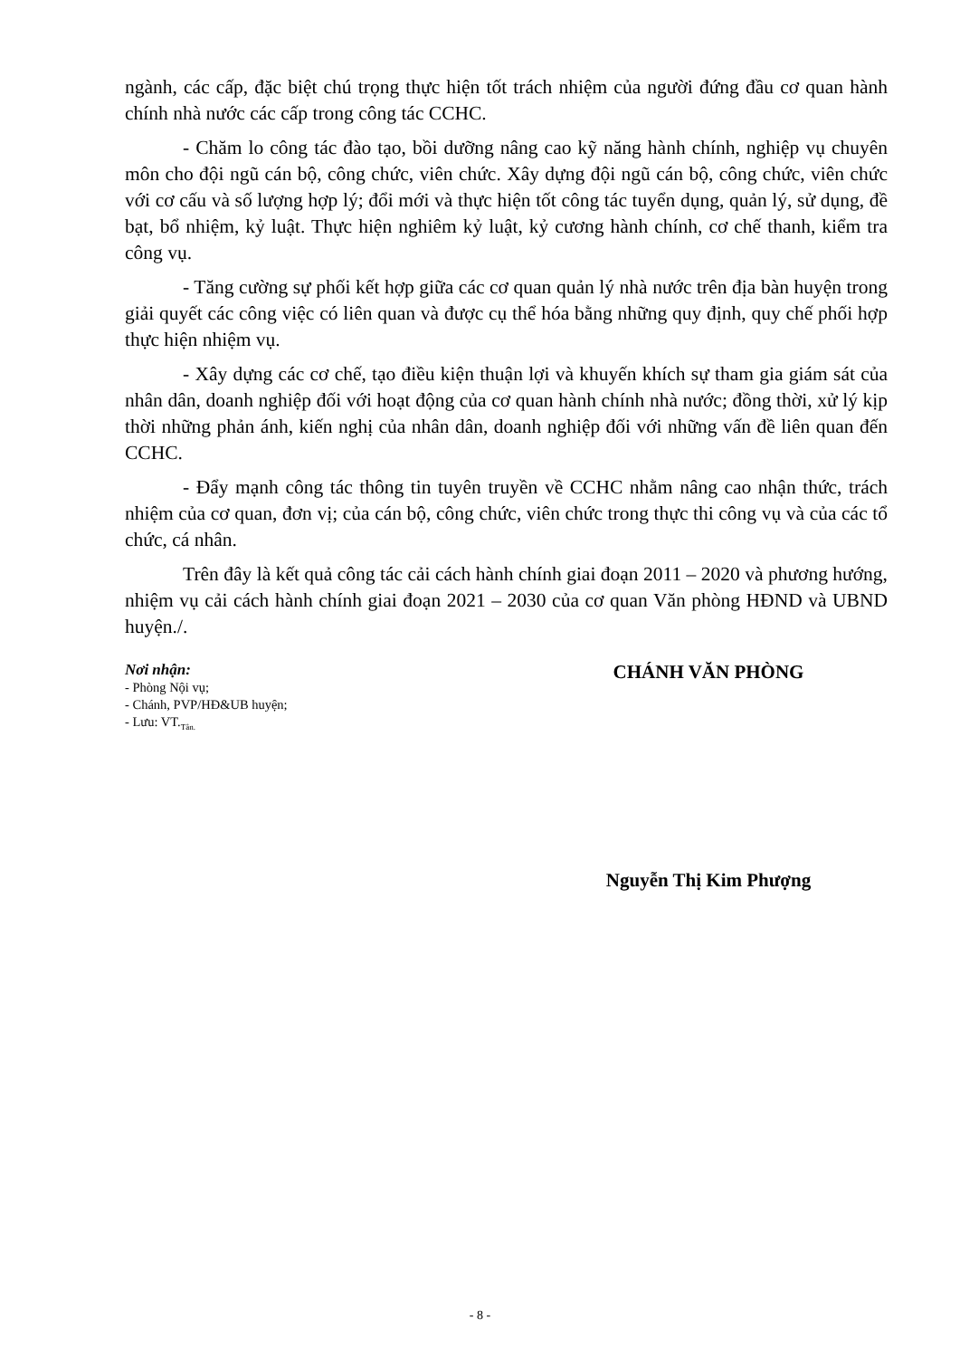ngành, các cấp, đặc biệt chú trọng thực hiện tốt trách nhiệm của người đứng đầu cơ quan hành chính nhà nước các cấp trong công tác CCHC.
- Chăm lo công tác đào tạo, bồi dưỡng nâng cao kỹ năng hành chính, nghiệp vụ chuyên môn cho đội ngũ cán bộ, công chức, viên chức. Xây dựng đội ngũ cán bộ, công chức, viên chức với cơ cấu và số lượng hợp lý; đổi mới và thực hiện tốt công tác tuyển dụng, quản lý, sử dụng, đề bạt, bổ nhiệm, kỷ luật. Thực hiện nghiêm kỷ luật, kỷ cương hành chính, cơ chế thanh, kiểm tra công vụ.
- Tăng cường sự phối kết hợp giữa các cơ quan quản lý nhà nước trên địa bàn huyện trong giải quyết các công việc có liên quan và được cụ thể hóa bằng những quy định, quy chế phối hợp thực hiện nhiệm vụ.
- Xây dựng các cơ chế, tạo điều kiện thuận lợi và khuyến khích sự tham gia giám sát của nhân dân, doanh nghiệp đối với hoạt động của cơ quan hành chính nhà nước; đồng thời, xử lý kịp thời những phản ánh, kiến nghị của nhân dân, doanh nghiệp đối với những vấn đề liên quan đến CCHC.
- Đẩy mạnh công tác thông tin tuyên truyền về CCHC nhằm nâng cao nhận thức, trách nhiệm của cơ quan, đơn vị; của cán bộ, công chức, viên chức trong thực thi công vụ và của các tổ chức, cá nhân.
Trên đây là kết quả công tác cải cách hành chính giai đoạn 2011 – 2020 và phương hướng, nhiệm vụ cải cách hành chính giai đoạn 2021 – 2030 của cơ quan Văn phòng HĐND và UBND huyện./.
Nơi nhận:
- Phòng Nội vụ;
- Chánh, PVP/HĐ&UB huyện;
- Lưu: VT.<sub>Tân.</sub>
CHÁNH VĂN PHÒNG
Nguyễn Thị Kim Phượng
- 8 -